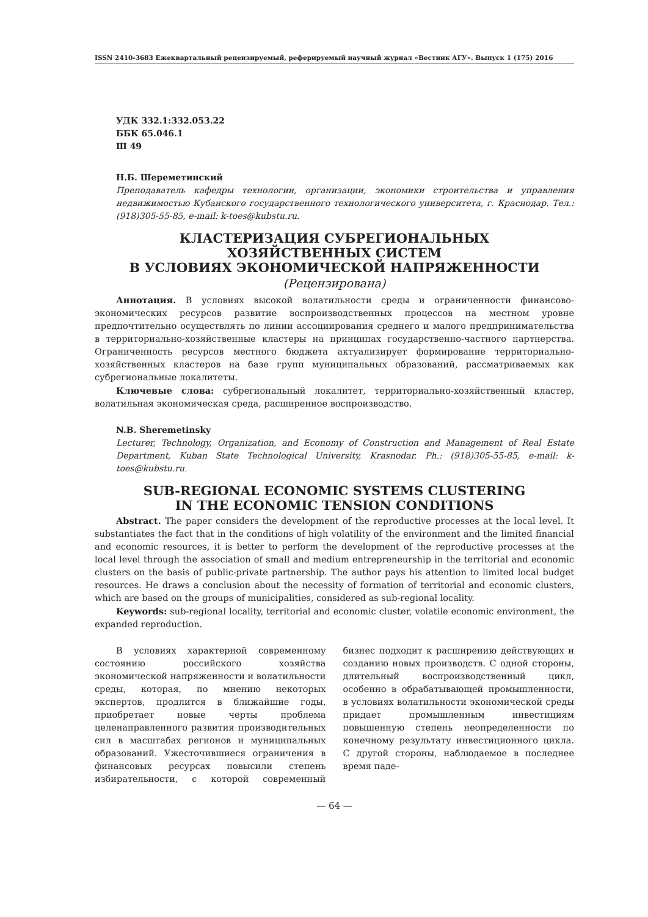ISSN 2410-3683 Ежеквартальный рецензируемый, реферируемый научный журнал «Вестник АГУ». Выпуск 1 (175) 2016
УДК 332.1:332.053.22
ББК 65.046.1
Ш 49
Н.Б. Шереметинский
Преподаватель кафедры технологии, организации, экономики строительства и управления недвижимостью Кубанского государственного технологического университета, г. Краснодар. Тел.: (918)305-55-85, e-mail: k-toes@kubstu.ru.
КЛАСТЕРИЗАЦИЯ СУБРЕГИОНАЛЬНЫХ
ХОЗЯЙСТВЕННЫХ СИСТЕМ
В УСЛОВИЯХ ЭКОНОМИЧЕСКОЙ НАПРЯЖЕННОСТИ
(Рецензирована)
Аннотация. В условиях высокой волатильности среды и ограниченности финансово-экономических ресурсов развитие воспроизводственных процессов на местном уровне предпочтительно осуществлять по линии ассоциирования среднего и малого предпринимательства в территориально-хозяйственные кластеры на принципах государственно-частного партнерства. Ограниченность ресурсов местного бюджета актуализирует формирование территориально-хозяйственных кластеров на базе групп муниципальных образований, рассматриваемых как субрегиональные локалитеты.
Ключевые слова: субрегиональный локалитет, территориально-хозяйственный кластер, волатильная экономическая среда, расширенное воспроизводство.
N.B. Sheremetinsky
Lecturer, Technology, Organization, and Economy of Construction and Management of Real Estate Department, Kuban State Technological University, Krasnodar. Ph.: (918)305-55-85, e-mail: k-toes@kubstu.ru.
SUB-REGIONAL ECONOMIC SYSTEMS CLUSTERING
IN THE ECONOMIC TENSION CONDITIONS
Abstract. The paper considers the development of the reproductive processes at the local level. It substantiates the fact that in the conditions of high volatility of the environment and the limited financial and economic resources, it is better to perform the development of the reproductive processes at the local level through the association of small and medium entrepreneurship in the territorial and economic clusters on the basis of public-private partnership. The author pays his attention to limited local budget resources. He draws a conclusion about the necessity of formation of territorial and economic clusters, which are based on the groups of municipalities, considered as sub-regional locality.
Keywords: sub-regional locality, territorial and economic cluster, volatile economic environment, the expanded reproduction.
В условиях характерной современному состоянию российского хозяйства экономической напряженности и волатильности среды, которая, по мнению некоторых экспертов, продлится в ближайшие годы, приобретает новые черты проблема целенаправленного развития производительных сил в масштабах регионов и муниципальных образований. Ужесточившиеся ограничения в финансовых ресурсах повысили степень избирательности, с которой современный бизнес подходит к расширению действующих и созданию новых производств. С одной стороны, длительный воспроизводственный цикл, особенно в обрабатывающей промышленности, в условиях волатильности экономической среды придает промышленным инвестициям повышенную степень неопределенности по конечному результату инвестиционного цикла. С другой стороны, наблюдаемое в последнее время паде-
— 64 —